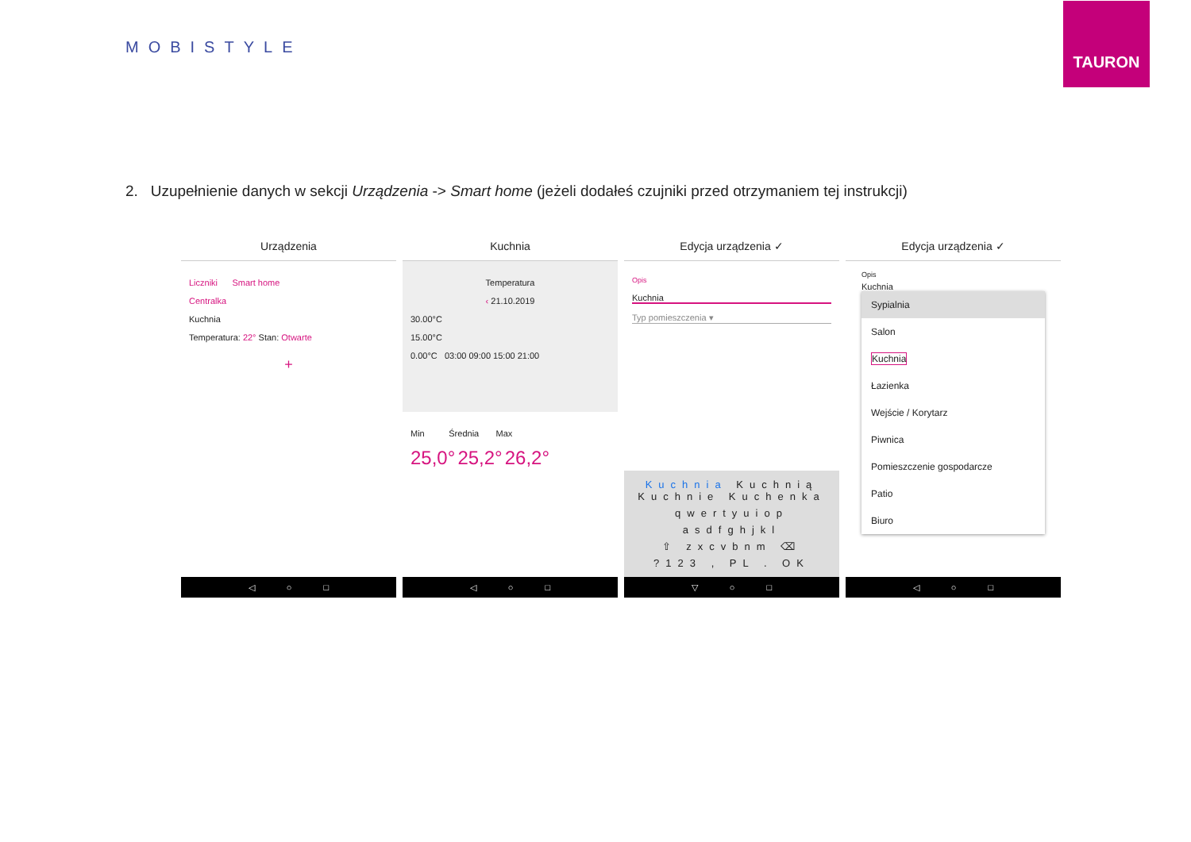MOBISTYLE
TAURON
2. Uzupełnienie danych w sekcji Urządzenia -> Smart home (jeżeli dodałeś czujniki przed otrzymaniem tej instrukcji)
Urządzenia
Liczniki Smart home
Centralka
Kuchnia
Temperatura: 22° Stan: Otwarte
+
◁ ○ □
Kuchnia
Temperatura
‹ 21.10.2019
30.00°C
15.00°C
0.00°C 03:00 09:00 15:00 21:00
Min Średnia Max
25,0° 25,2° 26,2°
◁ ○ □
Edycja urządzenia ✓
Opis
Kuchnia
Typ pomieszczenia ▾
Kuchnia Kuchnią Kuchnie Kuchenka
qwertyuiop
asdfghjkl
⇧ zxcvbnm ⌫
?123 , PL . OK
▽ ○ □
Edycja urządzenia ✓
Opis
Kuchnia
Sypialnia
Salon
Kuchnia
Łazienka
Wejście / Korytarz
Piwnica
Pomieszczenie gospodarcze
Patio
Biuro
◁ ○ □